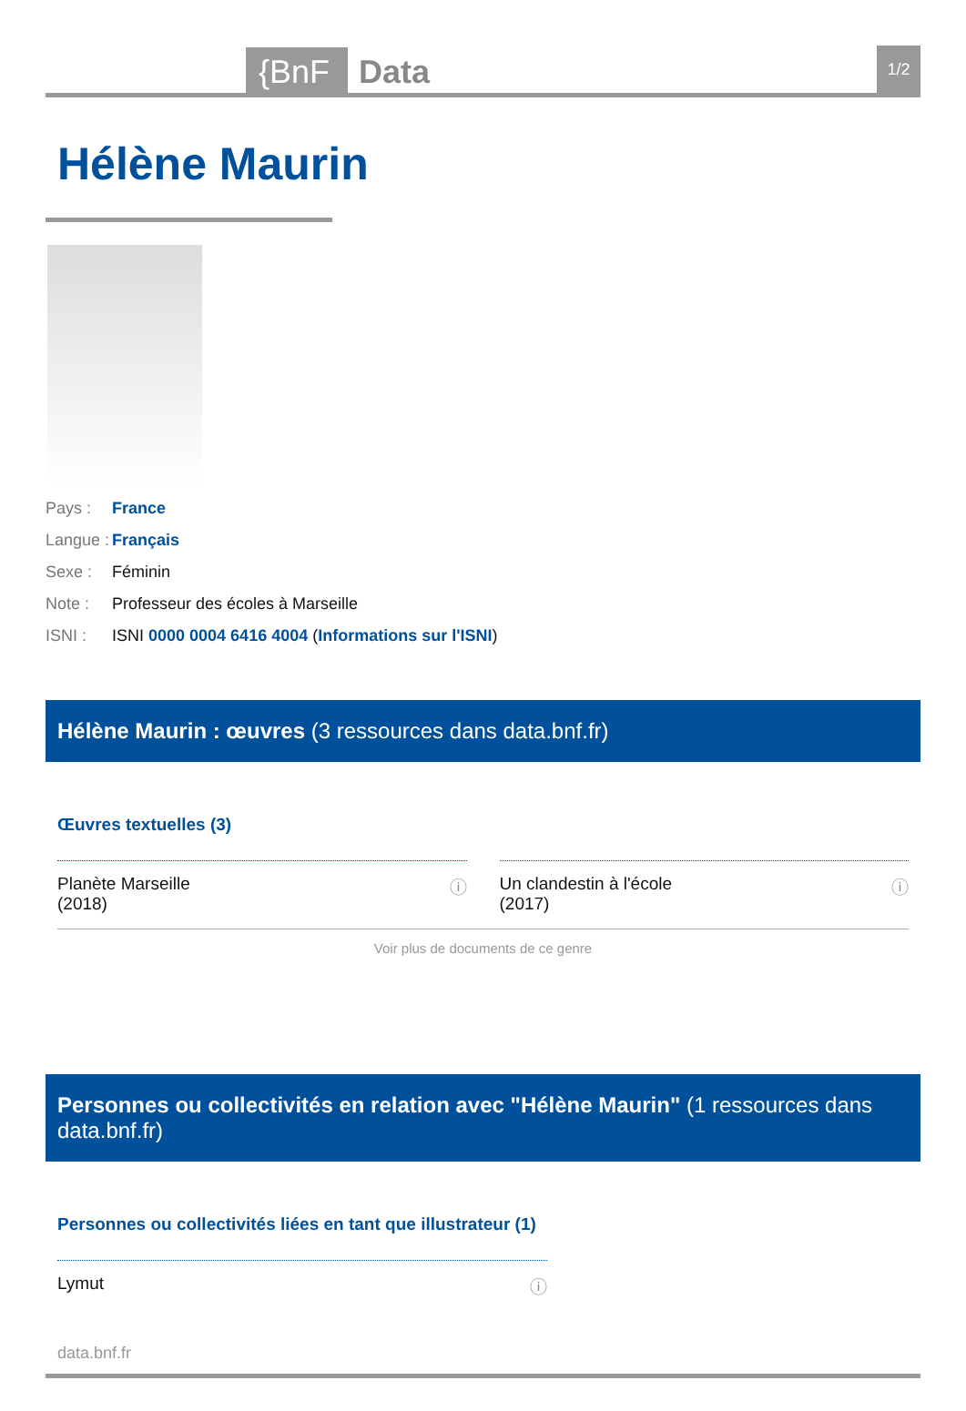{BnF Data 1/2
Hélène Maurin
Pays : France
Langue : Français
Sexe : Féminin
Note : Professeur des écoles à Marseille
ISNI : ISNI 0000 0004 6416 4004 (Informations sur l'ISNI)
Hélène Maurin : œuvres (3 ressources dans data.bnf.fr)
Œuvres textuelles (3)
Planète Marseille
(2018) ⓘ
Un clandestin à l'école
(2017) ⓘ
Voir plus de documents de ce genre
Personnes ou collectivités en relation avec "Hélène Maurin" (1 ressources dans data.bnf.fr)
Personnes ou collectivités liées en tant que illustrateur (1)
Lymut ⓘ
data.bnf.fr